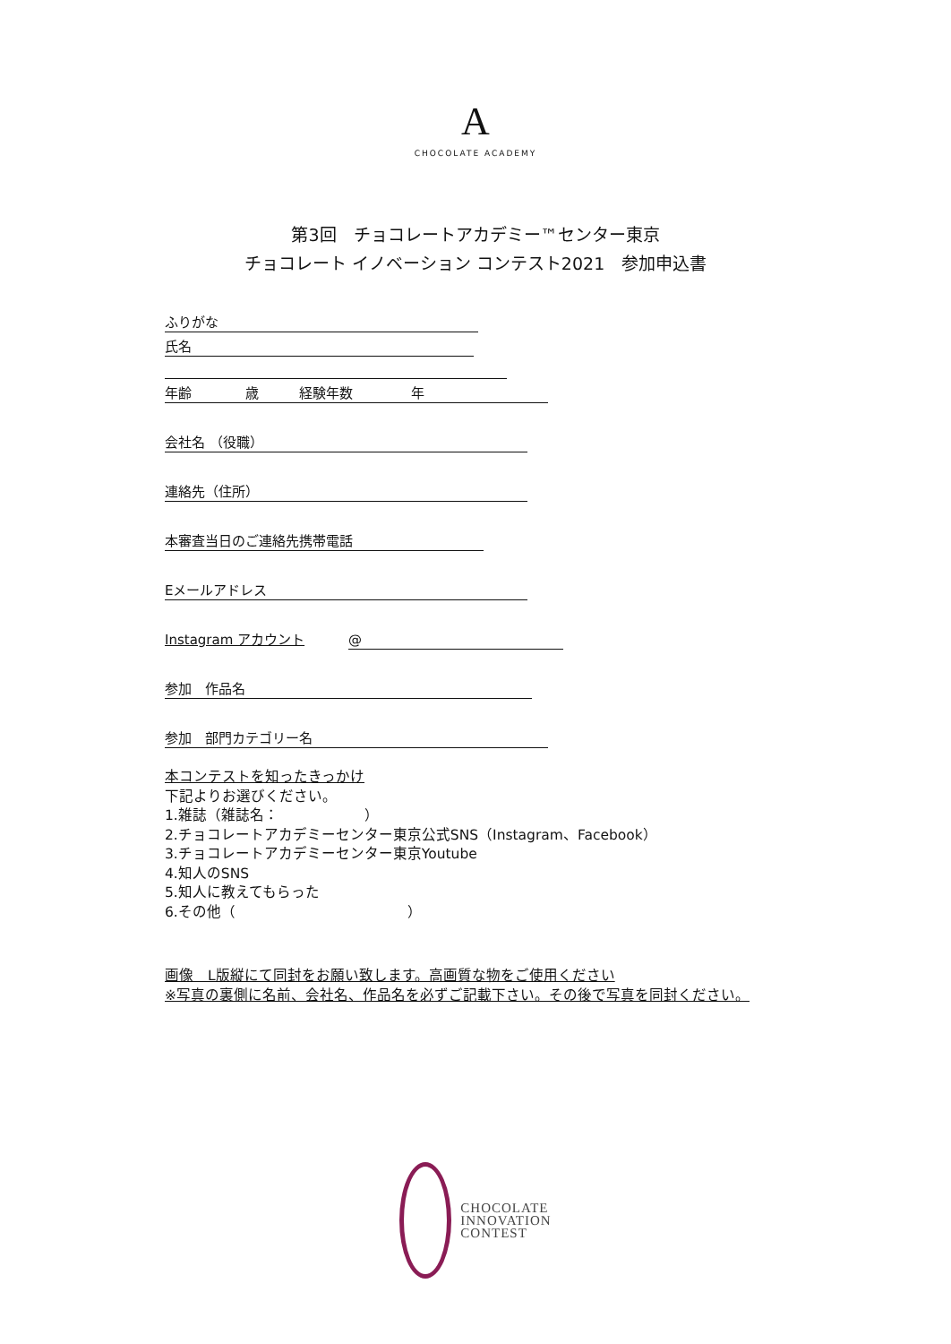A
CHOCOLATE ACADEMY
第3回　チョコレートアカデミー™センター東京
チョコレート イノベーション コンテスト2021　参加申込書
ふりがな
氏名
年齢 歳 経験年数 年
会社名 （役職）
連絡先（住所）
本審査当日のご連絡先携帯電話
Eメールアドレス
Instagram アカウント @
参加　作品名
参加　部門カテゴリー名
本コンテストを知ったきっかけ
下記よりお選びください。
1.雑誌（雑誌名：　　　　　　）
2.チョコレートアカデミーセンター東京公式SNS（Instagram、Facebook）
3.チョコレートアカデミーセンター東京Youtube
4.知人のSNS
5.知人に教えてもらった
6.その他（　　　　　　　　　　　　）
画像　L版縦にて同封をお願い致します。高画質な物をご使用ください
※写真の裏側に名前、会社名、作品名を必ずご記載下さい。その後で写真を同封ください。
CHOCOLATE
INNOVATION
CONTEST